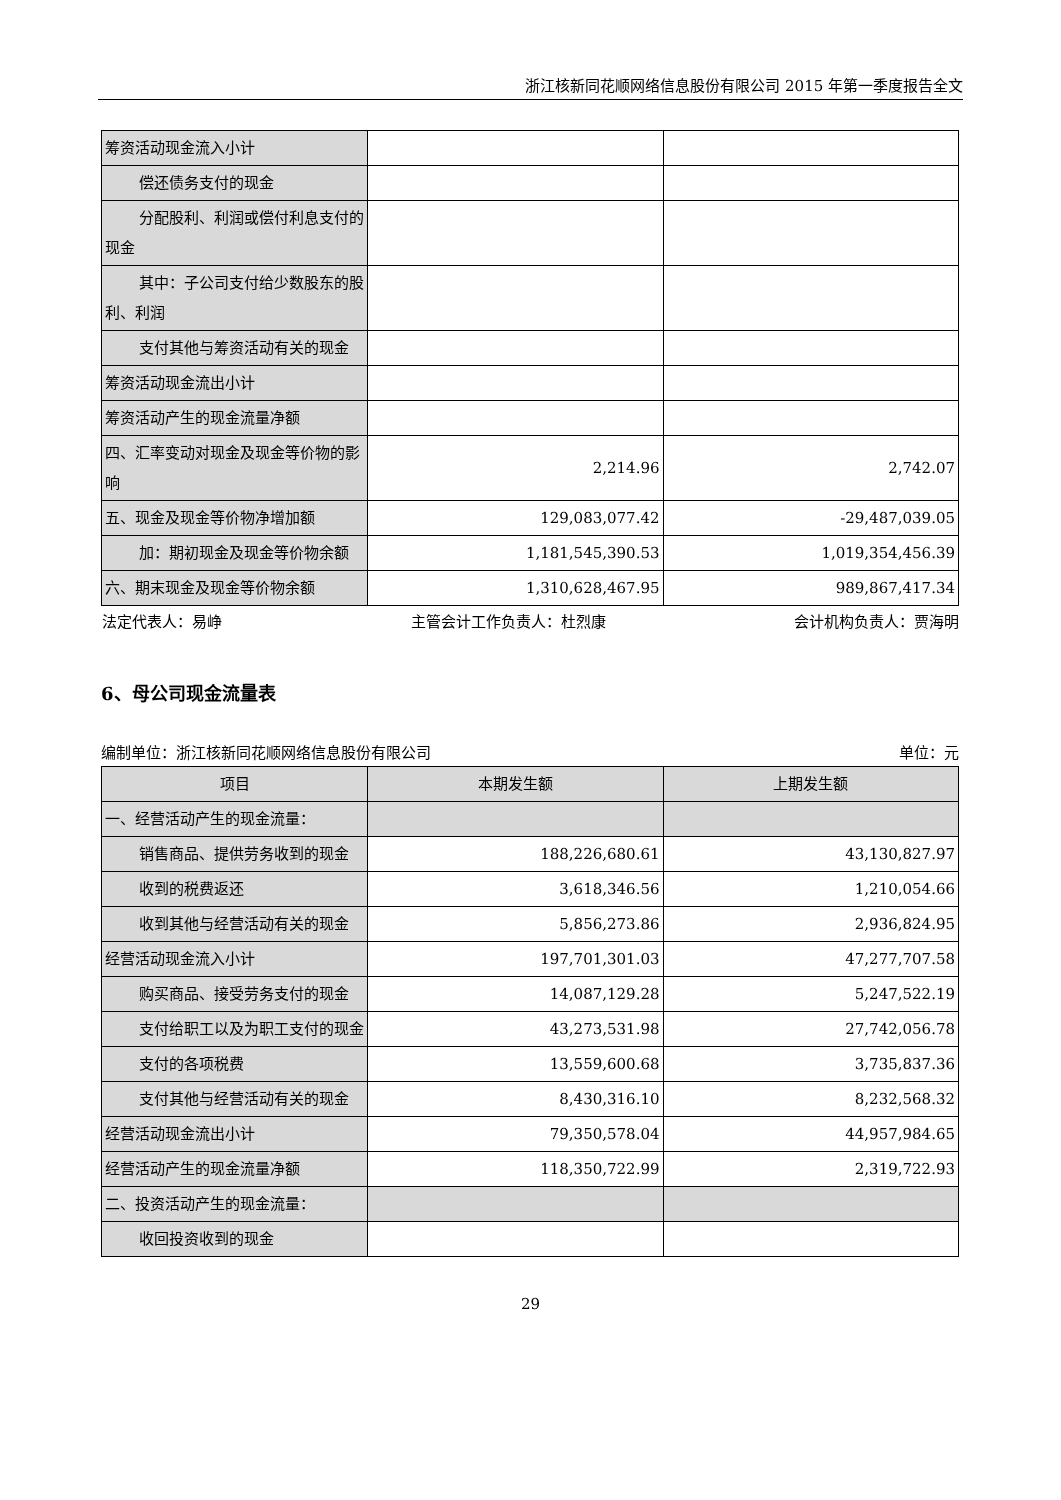浙江核新同花顺网络信息股份有限公司 2015 年第一季度报告全文
| 筹资活动现金流入小计 | | |
| 偿还债务支付的现金 | | |
| 分配股利、利润或偿付利息支付的现金 | | |
| 其中：子公司支付给少数股东的股利、利润 | | |
| 支付其他与筹资活动有关的现金 | | |
| 筹资活动现金流出小计 | | |
| 筹资活动产生的现金流量净额 | | |
| 四、汇率变动对现金及现金等价物的影响 | 2,214.96 | 2,742.07 |
| 五、现金及现金等价物净增加额 | 129,083,077.42 | -29,487,039.05 |
| 加：期初现金及现金等价物余额 | 1,181,545,390.53 | 1,019,354,456.39 |
| 六、期末现金及现金等价物余额 | 1,310,628,467.95 | 989,867,417.34 |
法定代表人：易峥 主管会计工作负责人：杜烈康 会计机构负责人：贾海明
6、母公司现金流量表
编制单位：浙江核新同花顺网络信息股份有限公司 单位：元
| 项目 | 本期发生额 | 上期发生额 |
| --- | --- | --- |
| 一、经营活动产生的现金流量： | | |
| 销售商品、提供劳务收到的现金 | 188,226,680.61 | 43,130,827.97 |
| 收到的税费返还 | 3,618,346.56 | 1,210,054.66 |
| 收到其他与经营活动有关的现金 | 5,856,273.86 | 2,936,824.95 |
| 经营活动现金流入小计 | 197,701,301.03 | 47,277,707.58 |
| 购买商品、接受劳务支付的现金 | 14,087,129.28 | 5,247,522.19 |
| 支付给职工以及为职工支付的现金 | 43,273,531.98 | 27,742,056.78 |
| 支付的各项税费 | 13,559,600.68 | 3,735,837.36 |
| 支付其他与经营活动有关的现金 | 8,430,316.10 | 8,232,568.32 |
| 经营活动现金流出小计 | 79,350,578.04 | 44,957,984.65 |
| 经营活动产生的现金流量净额 | 118,350,722.99 | 2,319,722.93 |
| 二、投资活动产生的现金流量： | | |
| 收回投资收到的现金 | | |
29